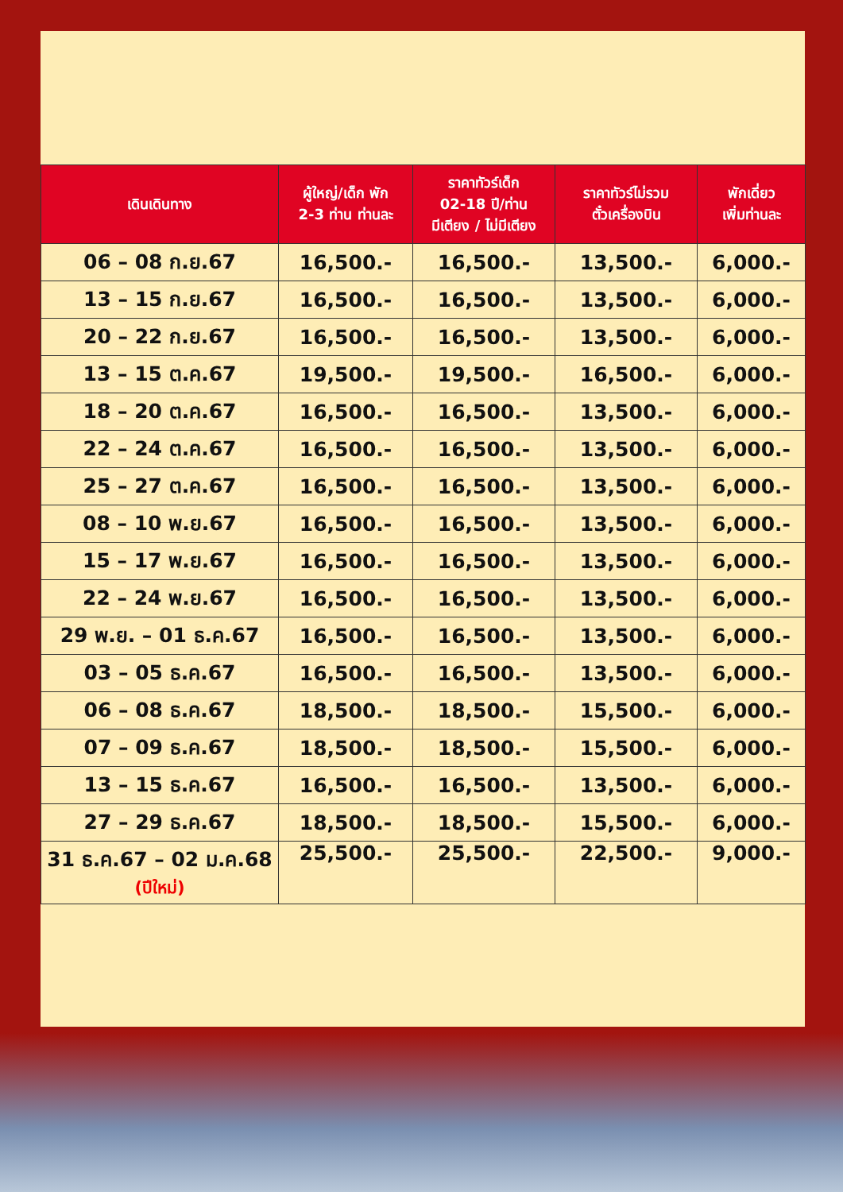| เดินเดินทาง | ผู้ใหญ่/เด็ก พัก 2-3 ท่าน ท่านละ | ราคาทัวร์เด็ก 02-18 ปี/ท่าน มีเตียง / ไม่มีเตียง | ราคาทัวร์ไม่รวม ตั๋วเครื่องบิน | พักเดี่ยว เพิ่มท่านละ |
| --- | --- | --- | --- | --- |
| 06 – 08 ก.ย.67 | 16,500.- | 16,500.- | 13,500.- | 6,000.- |
| 13 – 15 ก.ย.67 | 16,500.- | 16,500.- | 13,500.- | 6,000.- |
| 20 – 22 ก.ย.67 | 16,500.- | 16,500.- | 13,500.- | 6,000.- |
| 13 – 15 ต.ค.67 | 19,500.- | 19,500.- | 16,500.- | 6,000.- |
| 18 – 20 ต.ค.67 | 16,500.- | 16,500.- | 13,500.- | 6,000.- |
| 22 – 24 ต.ค.67 | 16,500.- | 16,500.- | 13,500.- | 6,000.- |
| 25 – 27 ต.ค.67 | 16,500.- | 16,500.- | 13,500.- | 6,000.- |
| 08 – 10 พ.ย.67 | 16,500.- | 16,500.- | 13,500.- | 6,000.- |
| 15 – 17 พ.ย.67 | 16,500.- | 16,500.- | 13,500.- | 6,000.- |
| 22 – 24 พ.ย.67 | 16,500.- | 16,500.- | 13,500.- | 6,000.- |
| 29 พ.ย. – 01 ธ.ค.67 | 16,500.- | 16,500.- | 13,500.- | 6,000.- |
| 03 – 05 ธ.ค.67 | 16,500.- | 16,500.- | 13,500.- | 6,000.- |
| 06 – 08 ธ.ค.67 | 18,500.- | 18,500.- | 15,500.- | 6,000.- |
| 07 – 09 ธ.ค.67 | 18,500.- | 18,500.- | 15,500.- | 6,000.- |
| 13 – 15 ธ.ค.67 | 16,500.- | 16,500.- | 13,500.- | 6,000.- |
| 27 – 29 ธ.ค.67 | 18,500.- | 18,500.- | 15,500.- | 6,000.- |
| 31 ธ.ค.67 – 02 ม.ค.68 (ปีใหม่) | 25,500.- | 25,500.- | 22,500.- | 9,000.- |